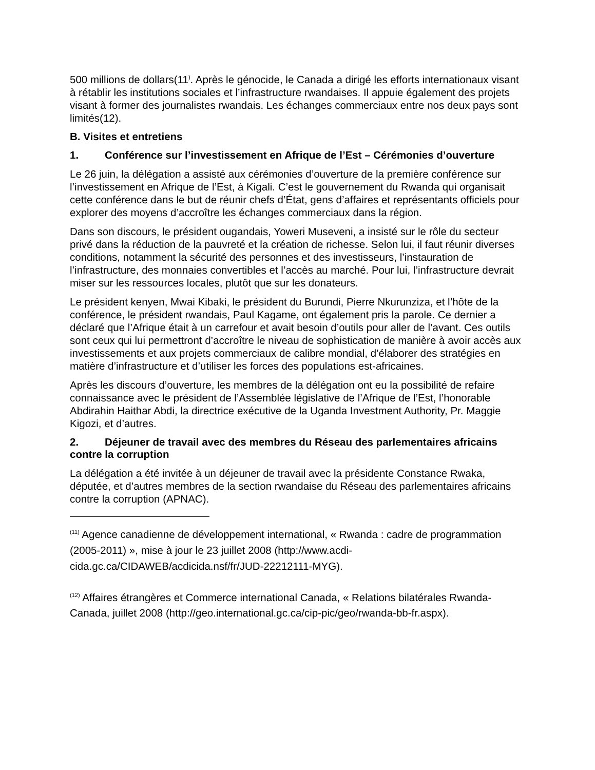500 millions de dollars(11<sup>)</sup>. Après le génocide, le Canada a dirigé les efforts internationaux visant à rétablir les institutions sociales et l’infrastructure rwandaises. Il appuie également des projets visant à former des journalistes rwandais. Les échanges commerciaux entre nos deux pays sont limités(12).
B. Visites et entretiens
1. Conférence sur l’investissement en Afrique de l’Est – Cérémonies d’ouverture
Le 26 juin, la délégation a assisté aux cérémonies d’ouverture de la première conférence sur l’investissement en Afrique de l’Est, à Kigali. C’est le gouvernement du Rwanda qui organisait cette conférence dans le but de réunir chefs d’État, gens d’affaires et représentants officiels pour explorer des moyens d’accroître les échanges commerciaux dans la région.
Dans son discours, le président ougandais, Yoweri Museveni, a insisté sur le rôle du secteur privé dans la réduction de la pauvreté et la création de richesse. Selon lui, il faut réunir diverses conditions, notamment la sécurité des personnes et des investisseurs, l’instauration de l’infrastructure, des monnaies convertibles et l’accès au marché. Pour lui, l’infrastructure devrait miser sur les ressources locales, plutôt que sur les donateurs.
Le président kenyen, Mwai Kibaki, le président du Burundi, Pierre Nkurunziza, et l’hôte de la conférence, le président rwandais, Paul Kagame, ont également pris la parole. Ce dernier a déclaré que l’Afrique était à un carrefour et avait besoin d’outils pour aller de l’avant. Ces outils sont ceux qui lui permettront d’accroître le niveau de sophistication de manière à avoir accès aux investissements et aux projets commerciaux de calibre mondial, d’élaborer des stratégies en matière d’infrastructure et d’utiliser les forces des populations est-africaines.
Après les discours d’ouverture, les membres de la délégation ont eu la possibilité de refaire connaissance avec le président de l’Assemblée législative de l’Afrique de l’Est, l’honorable Abdirahin Haithar Abdi, la directrice exécutive de la Uganda Investment Authority, Pr. Maggie Kigozi, et d’autres.
2. Déjeuner de travail avec des membres du Réseau des parlementaires africains contre la corruption
La délégation a été invitée à un déjeuner de travail avec la présidente Constance Rwaka, députée, et d’autres membres de la section rwandaise du Réseau des parlementaires africains contre la corruption (APNAC).
<sup>(11)</sup> Agence canadienne de développement international, « Rwanda : cadre de programmation (2005-2011) », mise à jour le 23 juillet 2008 (http://www.acdi-cida.gc.ca/CIDAWEB/acdicida.nsf/fr/JUD-22212111-MYG).
<sup>(12)</sup> Affaires étrangères et Commerce international Canada, « Relations bilatérales Rwanda-Canada, juillet 2008 (http://geo.international.gc.ca/cip-pic/geo/rwanda-bb-fr.aspx).